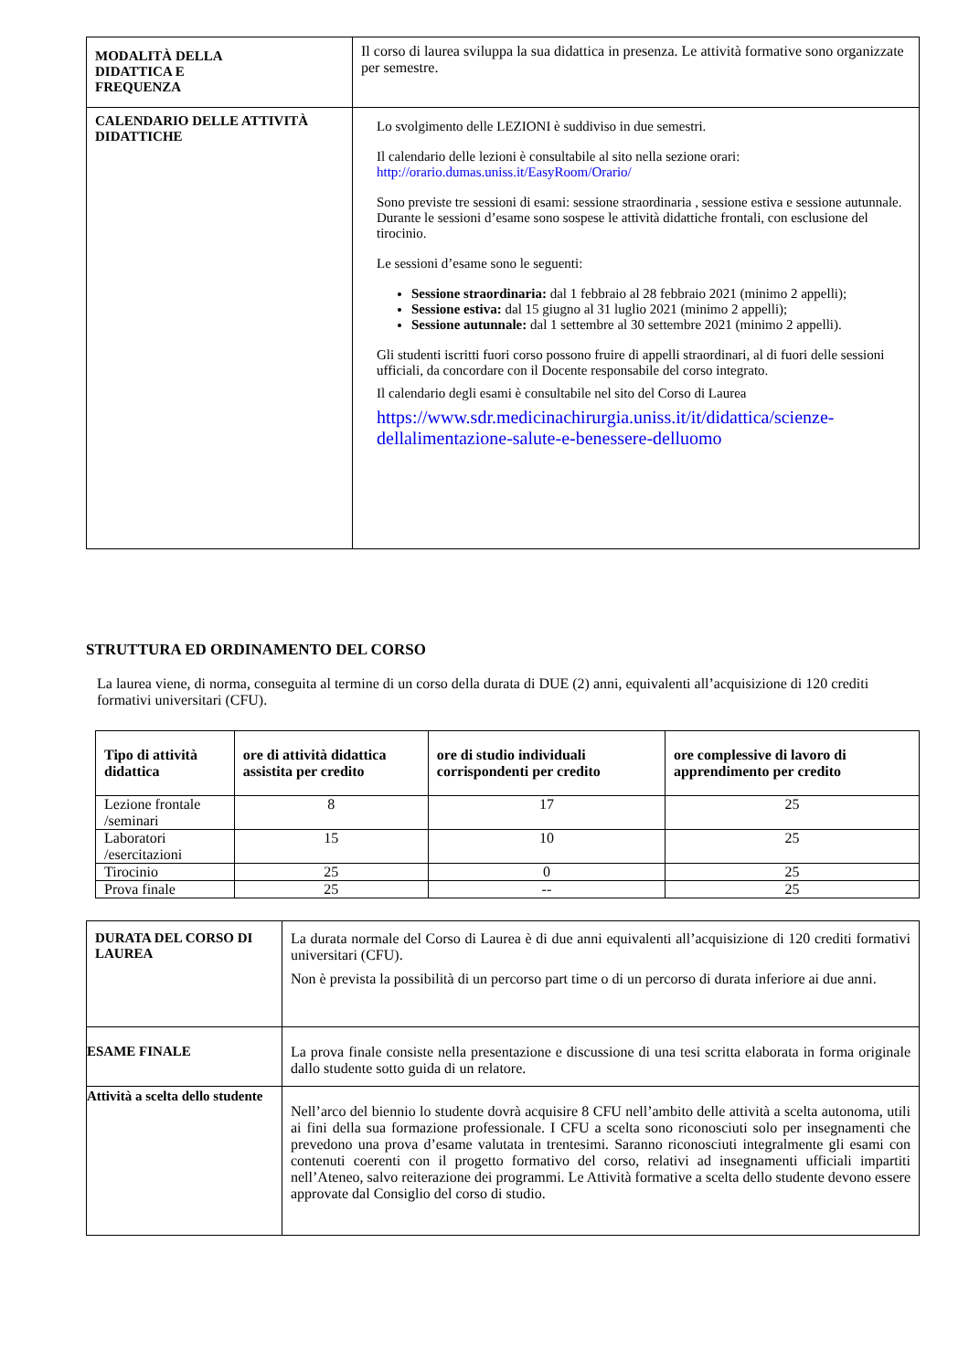| MODALITÀ DELLA DIDATTICA E FREQUENZA | Il corso di laurea sviluppa la sua didattica in presenza. Le attività formative sono organizzate per semestre. |
| CALENDARIO DELLE ATTIVITÀ DIDATTICHE | Lo svolgimento delle LEZIONI è suddiviso in due semestri. Il calendario delle lezioni è consultabile al sito nella sezione orari: http://orario.dumas.uniss.it/EasyRoom/Orario/ Sono previste tre sessioni di esami: sessione straordinaria , sessione estiva e sessione autunnale. Durante le sessioni d’esame sono sospese le attività didattiche frontali, con esclusione del tirocinio. Le sessioni d’esame sono le seguenti: Sessione straordinaria: dal 1 febbraio al 28 febbraio 2021 (minimo 2 appelli); Sessione estiva: dal 15 giugno al 31 luglio 2021 (minimo 2 appelli); Sessione autunnale: dal 1 settembre al 30 settembre 2021 (minimo 2 appelli). Gli studenti iscritti fuori corso possono fruire di appelli straordinari, al di fuori delle sessioni ufficiali, da concordare con il Docente responsabile del corso integrato. Il calendario degli esami è consultabile nel sito del Corso di Laurea https://www.sdr.medicinachirurgia.uniss.it/it/didattica/scienze-dellalimentazione-salute-e-benessere-delluomo |
STRUTTURA ED ORDINAMENTO DEL CORSO
La laurea viene, di norma, conseguita al termine di un corso della durata di DUE (2) anni, equivalenti all’acquisizione di 120 crediti formativi universitari (CFU).
| Tipo di attività didattica | ore di attività didattica assistita per credito | ore di studio individuali corrispondenti per credito | ore complessive di lavoro di apprendimento per credito |
| --- | --- | --- | --- |
| Lezione frontale /seminari | 8 | 17 | 25 |
| Laboratori /esercitazioni | 15 | 10 | 25 |
| Tirocinio | 25 | 0 | 25 |
| Prova finale | 25 | -- | 25 |
| DURATA DEL CORSO DI LAUREA | La durata normale del Corso di Laurea è di due anni equivalenti all’acquisizione di 120 crediti formativi universitari (CFU). Non è prevista la possibilità di un percorso part time o di un percorso di durata inferiore ai due anni. |
| ESAME FINALE | La prova finale consiste nella presentazione e discussione di una tesi scritta elaborata in forma originale dallo studente sotto guida di un relatore. |
| Attività a scelta dello studente | Nell’arco del biennio lo studente dovrà acquisire 8 CFU nell’ambito delle attività a scelta autonoma, utili ai fini della sua formazione professionale. I CFU a scelta sono riconosciuti solo per insegnamenti che prevedono una prova d’esame valutata in trentesimi. Saranno riconosciuti integralmente gli esami con contenuti coerenti con il progetto formativo del corso, relativi ad insegnamenti ufficiali impartiti nell’Ateneo, salvo reiterazione dei programmi. Le Attività formative a scelta dello studente devono essere approvate dal Consiglio del corso di studio. |